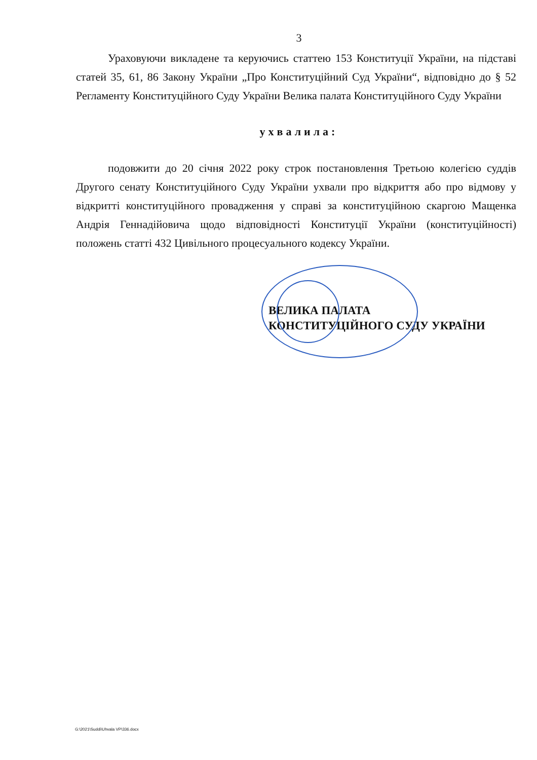3
Ураховуючи викладене та керуючись статтею 153 Конституції України, на підставі статей 35, 61, 86 Закону України „Про Конституційний Суд України“, відповідно до § 52 Регламенту Конституційного Суду України Велика палата Конституційного Суду України
ухвалила:
подовжити до 20 січня 2022 року строк постановлення Третьою колегією суддів Другого сенату Конституційного Суду України ухвали про відкриття або про відмову у відкритті конституційного провадження у справі за конституційною скаргою Мащенка Андрія Геннадійовича щодо відповідності Конституції України (конституційності) положень статті 432 Цивільного процесуального кодексу України.
ВЕЛИКА ПАЛАТА
КОНСТИТУЦІЙНОГО СУДУ УКРАЇНИ
G:\2021\Suddi\Uhvala VP\336.docx